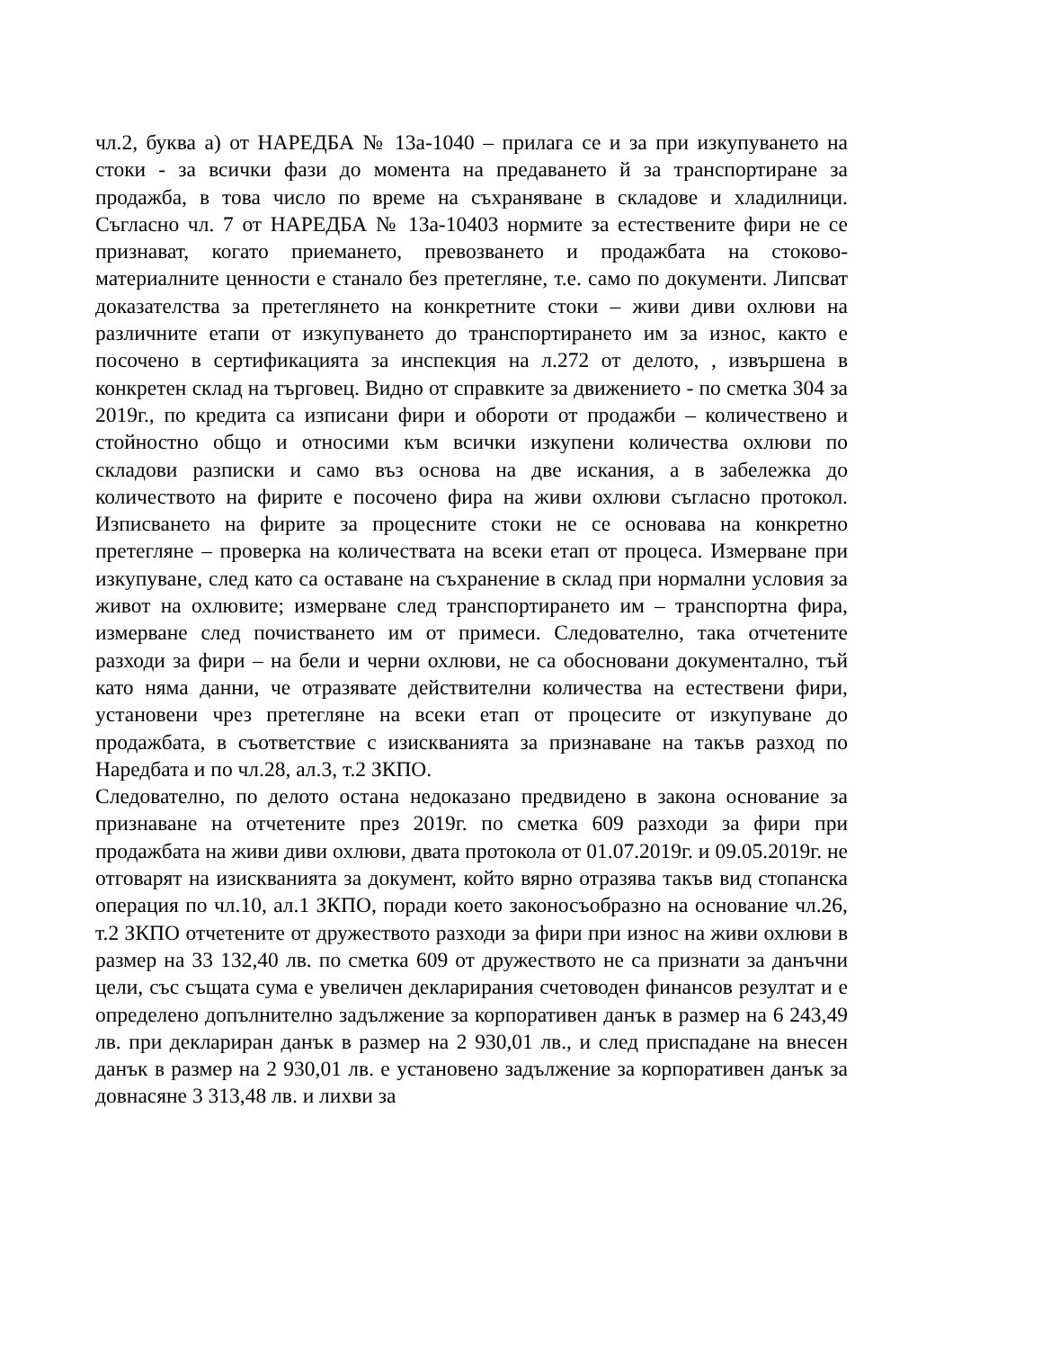чл.2, буква а) от НАРЕДБА № 13а-1040 – прилага се и за при изкупуването на стоки - за всички фази до момента на предаването й за транспортиране за продажба, в това число по време на съхраняване в складове и хладилници. Съгласно чл. 7 от НАРЕДБА № 13а-10403 нормите за естествените фири не се признават, когато приемането, превозването и продажбата на стоково-материалните ценности е станало без претегляне, т.е. само по документи. Липсват доказателства за претеглянето на конкретните стоки – живи диви охлюви на различните етапи от изкупуването до транспортирането им за износ, както е посочено в сертификацията за инспекция на л.272 от делото, , извършена в конкретен склад на търговец. Видно от справките за движението - по сметка 304 за 2019г., по кредита са изписани фири и обороти от продажби – количествено и стойностно общо и относими към всички изкупени количества охлюви по складови разписки и само въз основа на две искания, а в забележка до количеството на фирите е посочено фира на живи охлюви съгласно протокол. Изписването на фирите за процесните стоки не се основава на конкретно претегляне – проверка на количествата на всеки етап от процеса. Измерване при изкупуване, след като са оставане на съхранение в склад при нормални условия за живот на охлювите; измерване след транспортирането им – транспортна фира, измерване след почистването им от примеси. Следователно, така отчетените разходи за фири – на бели и черни охлюви, не са обосновани документално, тъй като няма данни, че отразявате действителни количества на естествени фири, установени чрез претегляне на всеки етап от процесите от изкупуване до продажбата, в съответствие с изискванията за признаване на такъв разход по Наредбата и по чл.28, ал.3, т.2 ЗКПО.
Следователно, по делото остана недоказано предвидено в закона основание за признаване на отчетените през 2019г. по сметка 609 разходи за фири при продажбата на живи диви охлюви, двата протокола от 01.07.2019г. и 09.05.2019г. не отговарят на изискванията за документ, който вярно отразява такъв вид стопанска операция по чл.10, ал.1 ЗКПО, поради което законосъобразно на основание чл.26, т.2 ЗКПО отчетените от дружеството разходи за фири при износ на живи охлюви в размер на 33 132,40 лв. по сметка 609 от дружеството не са признати за данъчни цели, със същата сума е увеличен декларирания счетоводен финансов резултат и е определено допълнително задължение за корпоративен данък в размер на 6 243,49 лв. при деклариран данък в размер на 2 930,01 лв., и след приспадане на внесен данък в размер на 2 930,01 лв. е установено задължение за корпоративен данък за довнасяне 3 313,48 лв. и лихви за